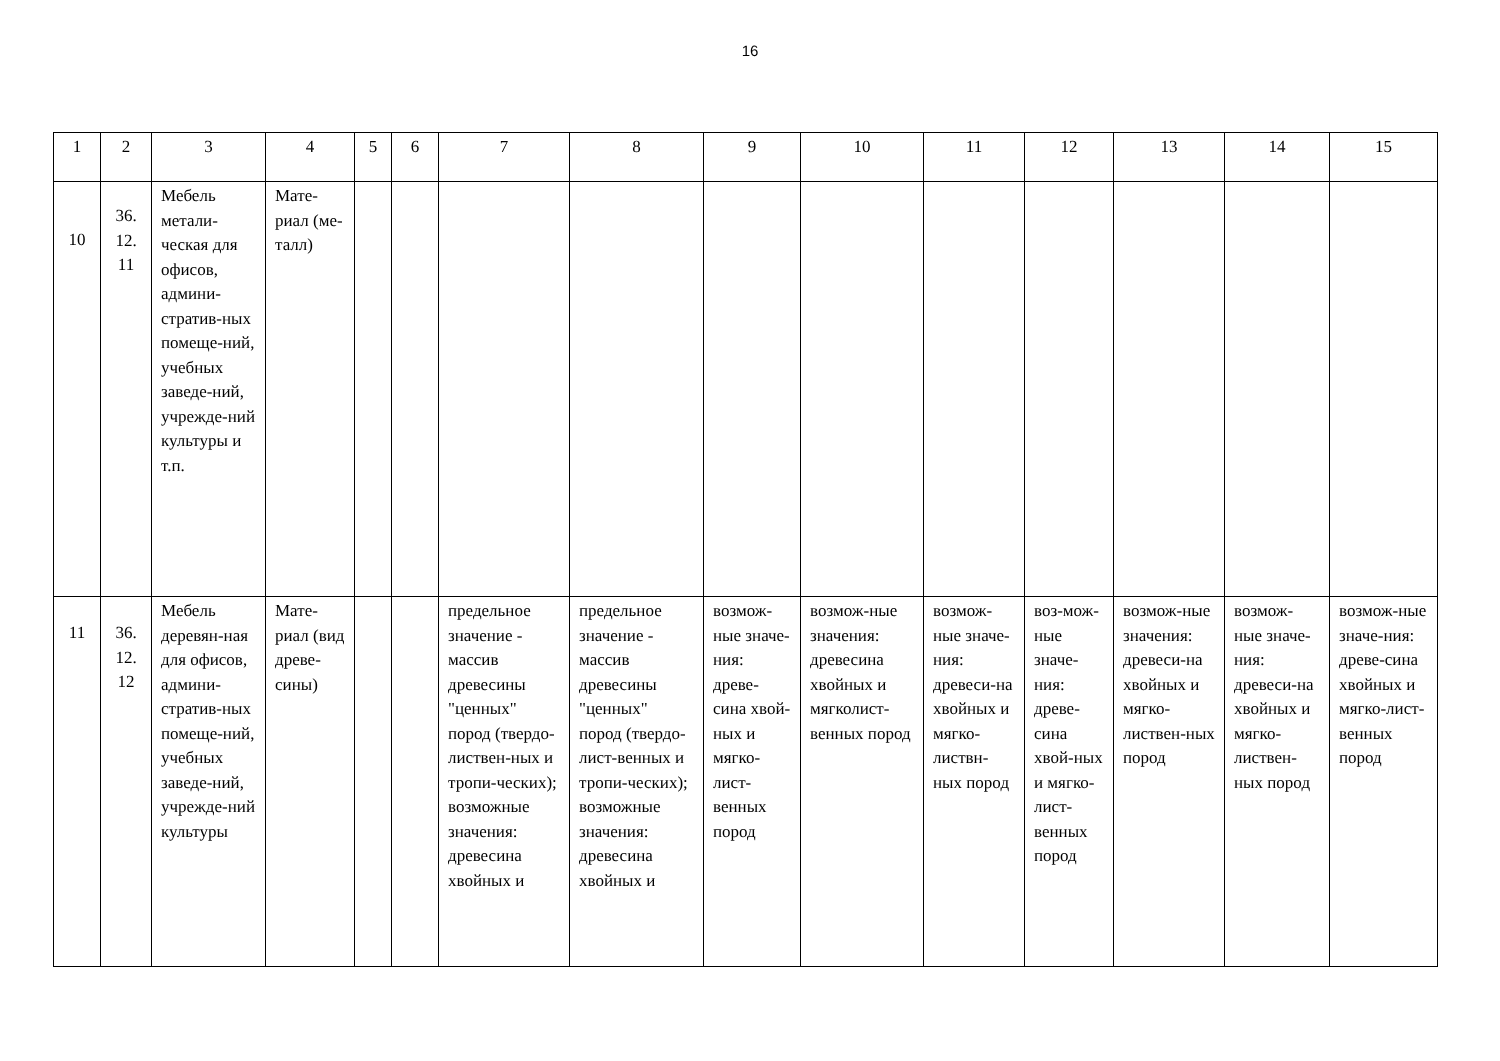16
| 1 | 2 | 3 | 4 | 5 | 6 | 7 | 8 | 9 | 10 | 11 | 12 | 13 | 14 | 15 |
| 10 | 36. 12. 11 | Мебель метали-ческая для офисов, админи-стратив-ных помеще-ний, учебных заведе-ний, учрежде-ний культуры и т.п. | Мате-риал (ме-талл) | | | | | | | | | | | |
| 11 | 36. 12. 12 | Мебель деревян-ная для офисов, админи-стратив-ных помеще-ний, учебных заведе-ний, учрежде-ний культуры | Мате-риал (вид древе-сины) | | | предельное значение - массив древесины "ценных" пород (твердо-листвен-ных и тропи-ческих); возможные значения: древесина хвойных и | предельное значение - массив древесины "ценных" пород (твердо-лист-венных и тропи-ческих); возможные значения: древесина хвойных и | возмож-ные значе-ния: древе-сина хвой-ных и мягко-лист-венных пород | возмож-ные значения: древесина хвойных и мягколист-венных пород | возмож-ные значе-ния: древеси-на хвойных и мягко-листвн-ных пород | воз-мож-ные значе-ния: древе-сина хвой-ных и мягко-лист-венных пород | возмож-ные значения: древеси-на хвойных и мягко-листвен-ных пород | возмож-ные значе-ния: древеси-на хвойных и мягко-листвен-ных пород | возмож-ные значе-ния: древе-сина хвойных и мягко-лист-венных пород |